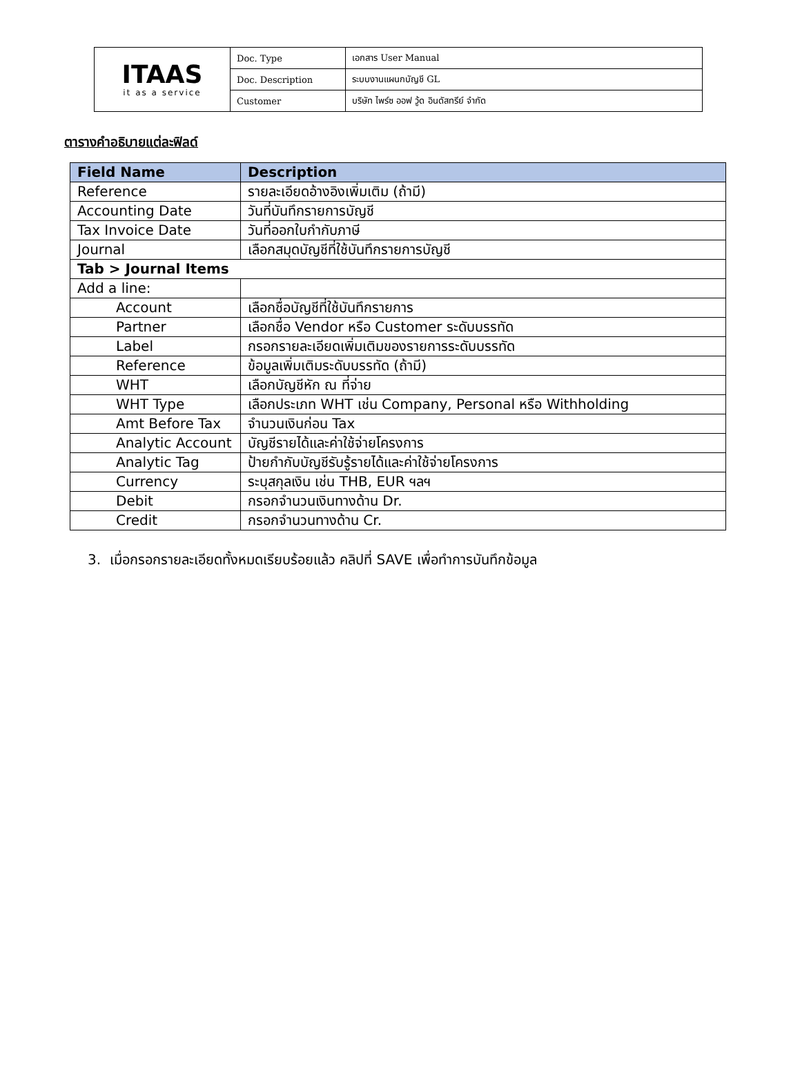| ITAAS it as a service | Doc. Type | เอกสาร User Manual |
| | Doc. Description | ระบบงานแผนกบัญชี GL |
| | Customer | บริษัท ไพร์ซ ออฟ วู้ด อินดัสทรีย์ จำกัด |
ตารางคำอธิบายแต่ละฟิลด์
| Field Name | Description |
| --- | --- |
| Reference | รายละเอียดอ้างอิงเพิ่มเติม (ถ้ามี) |
| Accounting Date | วันที่บันทึกรายการบัญชี |
| Tax Invoice Date | วันที่ออกใบกำกับภาษี |
| Journal | เลือกสมุดบัญชีที่ใช้บันทึกรายการบัญชี |
| Tab > Journal Items | |
| Add a line: | |
| Account | เลือกชื่อบัญชีที่ใช้บันทึกรายการ |
| Partner | เลือกชื่อ Vendor หรือ Customer ระดับบรรทัด |
| Label | กรอกรายละเอียดเพิ่มเติมของรายการระดับบรรทัด |
| Reference | ข้อมูลเพิ่มเติมระดับบรรทัด (ถ้ามี) |
| WHT | เลือกบัญชีหัก ณ ที่จ่าย |
| WHT Type | เลือกประเภท WHT เช่น Company, Personal หรือ Withholding |
| Amt Before Tax | จำนวนเงินก่อน Tax |
| Analytic Account | บัญชีรายได้และค่าใช้จ่ายโครงการ |
| Analytic Tag | ป้ายกำกับบัญชีรับรู้รายได้และค่าใช้จ่ายโครงการ |
| Currency | ระบุสกุลเงิน เช่น THB, EUR ฯลฯ |
| Debit | กรอกจำนวนเงินทางด้าน Dr. |
| Credit | กรอกจำนวนทางด้าน Cr. |
3. เมื่อกรอกรายละเอียดทั้งหมดเรียบร้อยแล้ว คลิปที่ SAVE เพื่อทำการบันทึกข้อมูล